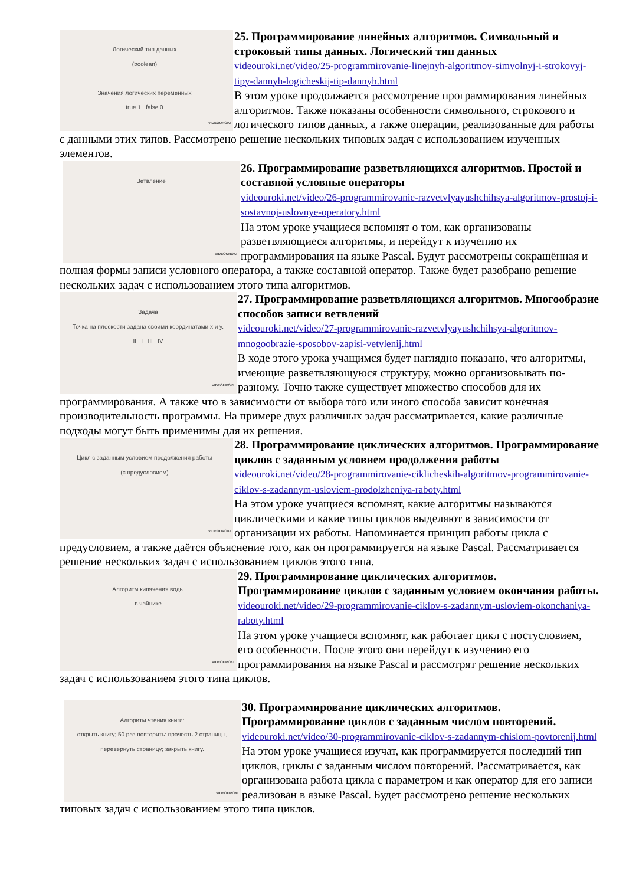Логический тип данных
(boolean)
Значения логических переменных
true 1 false 0
VIDEOUROKI
25. Программирование линейных алгоритмов. Символьный и строковый типы данных. Логический тип данных
videouroki.net/video/25-programmirovanie-linejnyh-algoritmov-simvolnyj-i-strokovyj-tipy-dannyh-logicheskij-tip-dannyh.html
В этом уроке продолжается рассмотрение программирования линейных алгоритмов. Также показаны особенности символьного, строкового и логического типов данных, а также операции, реализованные для работы с данными этих типов. Рассмотрено решение нескольких типовых задач с использованием изученных элементов.
Ветвление
VIDEOUROKI
26. Программирование разветвляющихся алгоритмов. Простой и составной условные операторы
videouroki.net/video/26-programmirovanie-razvetvlyayushchihsya-algoritmov-prostoj-i-sostavnoj-uslovnye-operatory.html
На этом уроке учащиеся вспомнят о том, как организованы разветвляющиеся алгоритмы, и перейдут к изучению их программирования на языке Pascal. Будут рассмотрены сокращённая и полная формы записи условного оператора, а также составной оператор. Также будет разобрано решение нескольких задач с использованием этого типа алгоритмов.
Задача
Точка на плоскости задана своими координатами x и y.
II I III IV
VIDEOUROKI
27. Программирование разветвляющихся алгоритмов. Многообразие способов записи ветвлений
videouroki.net/video/27-programmirovanie-razvetvlyayushchihsya-algoritmov-mnogoobrazie-sposobov-zapisi-vetvlenij.html
В ходе этого урока учащимся будет наглядно показано, что алгоритмы, имеющие разветвляющуюся структуру, можно организовывать по-разному. Точно также существует множество способов для их программирования. А также что в зависимости от выбора того или иного способа зависит конечная производительность программы. На примере двух различных задач рассматривается, какие различные подходы могут быть применимы для их решения.
Цикл с заданным условием продолжения работы
(с предусловием)
VIDEOUROKI
28. Программирование циклических алгоритмов. Программирование циклов с заданным условием продолжения работы
videouroki.net/video/28-programmirovanie-ciklicheskih-algoritmov-programmirovanie-ciklov-s-zadannym-usloviem-prodolzheniya-raboty.html
На этом уроке учащиеся вспомнят, какие алгоритмы называются циклическими и какие типы циклов выделяют в зависимости от организации их работы. Напоминается принцип работы цикла с предусловием, а также даётся объяснение того, как он программируется на языке Pascal. Рассматривается решение нескольких задач с использованием циклов этого типа.
Алгоритм кипячения воды
в чайнике
VIDEOUROKI
29. Программирование циклических алгоритмов. Программирование циклов с заданным условием окончания работы. videouroki.net/video/29-programmirovanie-ciklov-s-zadannym-usloviem-okonchaniya-raboty.html
На этом уроке учащиеся вспомнят, как работает цикл с постусловием, его особенности. После этого они перейдут к изучению его программирования на языке Pascal и рассмотрят решение нескольких задач с использованием этого типа циклов.
Алгоритм чтения книги:
открыть книгу; 50 раз повторить: прочесть 2 страницы, перевернуть страницу; закрыть книгу.
VIDEOUROKI
30. Программирование циклических алгоритмов. Программирование циклов с заданным числом повторений.
videouroki.net/video/30-programmirovanie-ciklov-s-zadannym-chislom-povtorenij.html
На этом уроке учащиеся изучат, как программируется последний тип циклов, циклы с заданным числом повторений. Рассматривается, как организована работа цикла с параметром и как оператор для его записи реализован в языке Pascal. Будет рассмотрено решение нескольких типовых задач с использованием этого типа циклов.